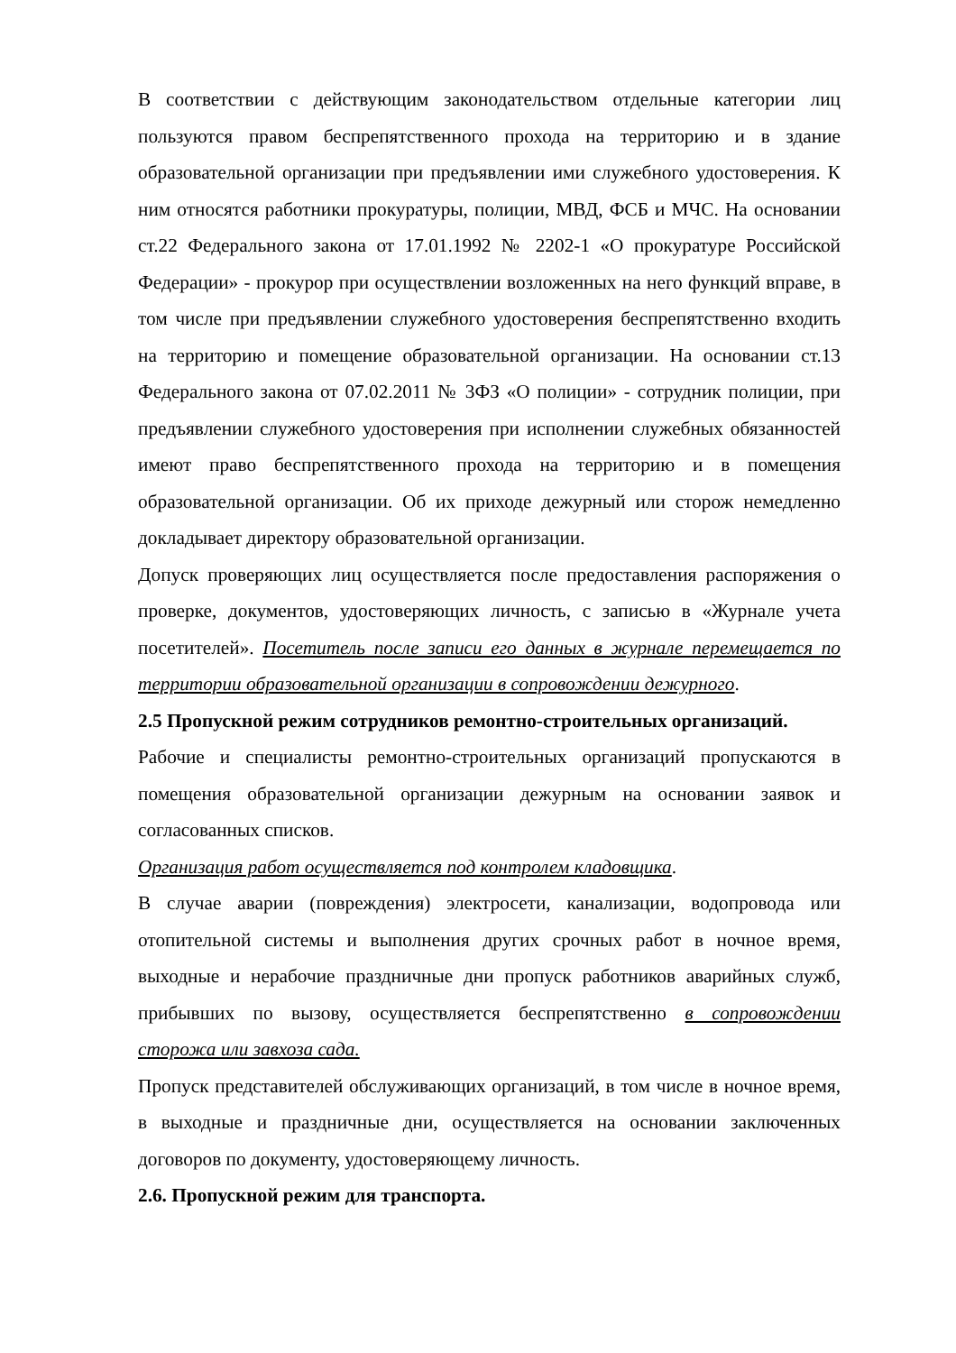В соответствии с действующим законодательством отдельные категории лиц пользуются правом беспрепятственного прохода на территорию и в здание образовательной организации при предъявлении ими служебного удостоверения. К ним относятся работники прокуратуры, полиции, МВД, ФСБ и МЧС. На основании ст.22 Федерального закона от 17.01.1992 № 2202-1 «О прокуратуре Российской Федерации» - прокурор при осуществлении возложенных на него функций вправе, в том числе при предъявлении служебного удостоверения беспрепятственно входить на территорию и помещение образовательной организации. На основании ст.13 Федерального закона от 07.02.2011 № 3ФЗ «О полиции» - сотрудник полиции, при предъявлении служебного удостоверения при исполнении служебных обязанностей имеют право беспрепятственного прохода на территорию и в помещения образовательной организации. Об их приходе дежурный или сторож немедленно докладывает директору образовательной организации.
Допуск проверяющих лиц осуществляется после предоставления распоряжения о проверке, документов, удостоверяющих личность, с записью в «Журнале учета посетителей». Посетитель после записи его данных в журнале перемещается по территории образовательной организации в сопровождении дежурного.
2.5 Пропускной режим сотрудников ремонтно-строительных организаций.
Рабочие и специалисты ремонтно-строительных организаций пропускаются в помещения образовательной организации дежурным на основании заявок и согласованных списков.
Организация работ осуществляется под контролем кладовщика.
В случае аварии (повреждения) электросети, канализации, водопровода или отопительной системы и выполнения других срочных работ в ночное время, выходные и нерабочие праздничные дни пропуск работников аварийных служб, прибывших по вызову, осуществляется беспрепятственно в сопровождении сторожа или завхоза сада.
Пропуск представителей обслуживающих организаций, в том числе в ночное время, в выходные и праздничные дни, осуществляется на основании заключенных договоров по документу, удостоверяющему личность.
2.6. Пропускной режим для транспорта.